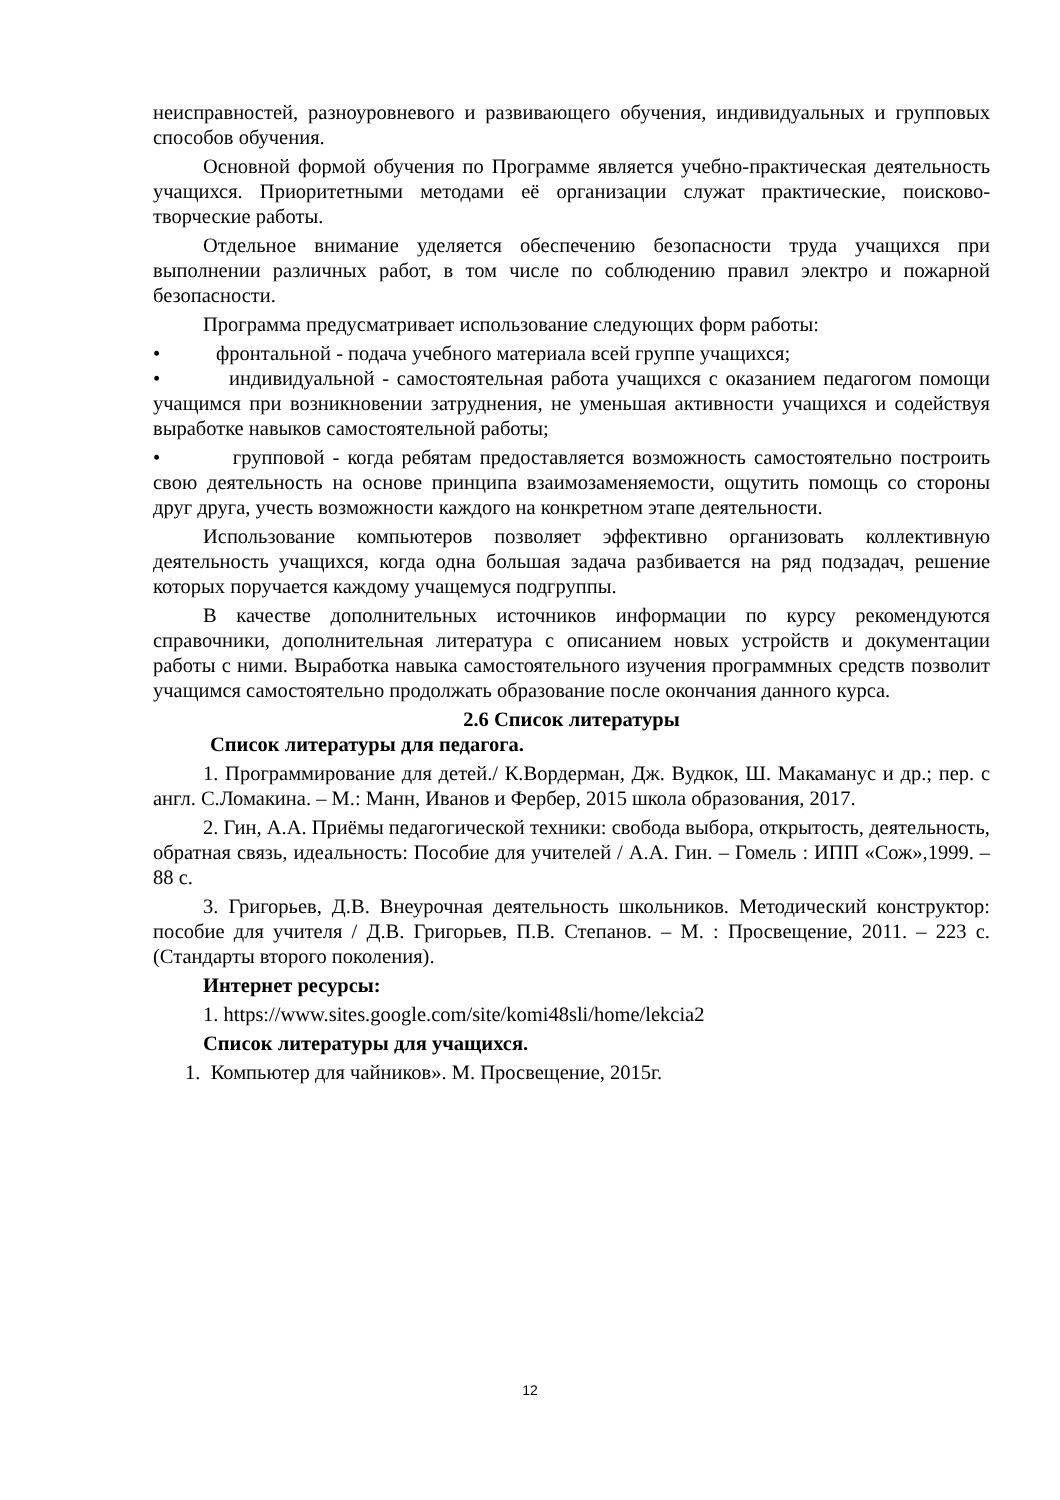неисправностей, разноуровневого и развивающего обучения, индивидуальных и групповых способов обучения.
Основной формой обучения по Программе является учебно-практическая деятельность учащихся. Приоритетными методами её организации служат практические, поисково-творческие работы.
Отдельное внимание уделяется обеспечению безопасности труда учащихся при выполнении различных работ, в том числе по соблюдению правил электро и пожарной безопасности.
Программа предусматривает использование следующих форм работы:
• фронтальной - подача учебного материала всей группе учащихся;
• индивидуальной - самостоятельная работа учащихся с оказанием педагогом помощи учащимся при возникновении затруднения, не уменьшая активности учащихся и содействуя выработке навыков самостоятельной работы;
• групповой - когда ребятам предоставляется возможность самостоятельно построить свою деятельность на основе принципа взаимозаменяемости, ощутить помощь со стороны друг друга, учесть возможности каждого на конкретном этапе деятельности.
Использование компьютеров позволяет эффективно организовать коллективную деятельность учащихся, когда одна большая задача разбивается на ряд подзадач, решение которых поручается каждому учащемуся подгруппы.
В качестве дополнительных источников информации по курсу рекомендуются справочники, дополнительная литература с описанием новых устройств и документации работы с ними. Выработка навыка самостоятельного изучения программных средств позволит учащимся самостоятельно продолжать образование после окончания данного курса.
2.6 Список литературы
Список литературы для педагога.
1. Программирование для детей./ К.Вордерман, Дж. Вудкок, Ш. Макаманус и др.; пер. с англ. С.Ломакина. – М.: Манн, Иванов и Фербер, 2015 школа образования, 2017.
2. Гин, А.А. Приёмы педагогической техники: свобода выбора, открытость, деятельность, обратная связь, идеальность: Пособие для учителей / А.А. Гин. – Гомель : ИПП «Сож»,1999. – 88 с.
3. Григорьев, Д.В. Внеурочная деятельность школьников. Методический конструктор: пособие для учителя / Д.В. Григорьев, П.В. Степанов. – М. : Просвещение, 2011. – 223 с. (Стандарты второго поколения).
Интернет ресурсы:
1. https://www.sites.google.com/site/komi48sli/home/lekcia2
Список литературы для учащихся.
1. Компьютер для чайников». М. Просвещение, 2015г.
12